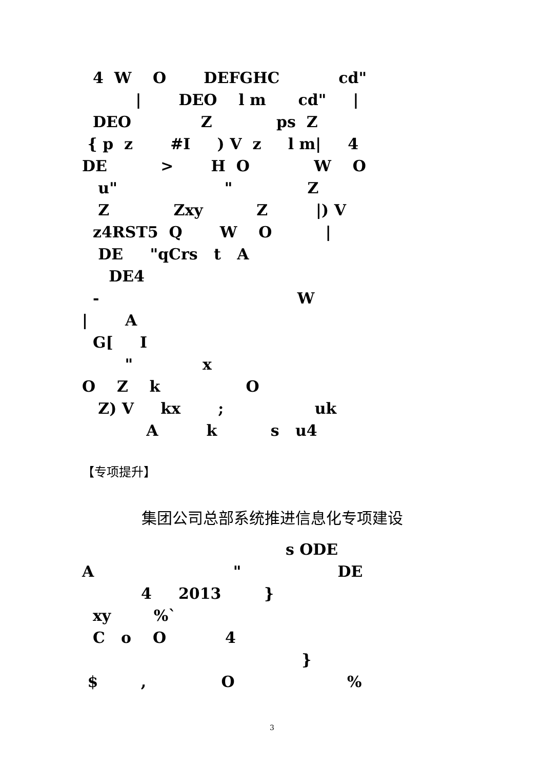4 W O DEFGHC cd"
| DEO l m cd" |
DEO Z ps Z
{ p z #I ) V z l m| 4
DE > H O W O
u" " Z
Z Zxy Z |) V
z4RST5 Q W O |
DE "qCrs t A
DE4
- W
| A
G[ I
" x
O Z k O
Z) V kx ; uk
A k s u4
【专项提升】
集团公司总部系统推进信息化专项建设
s ODE
A " DE
4 2013 }
xy %`
C o O 4
}
$ , O %
3